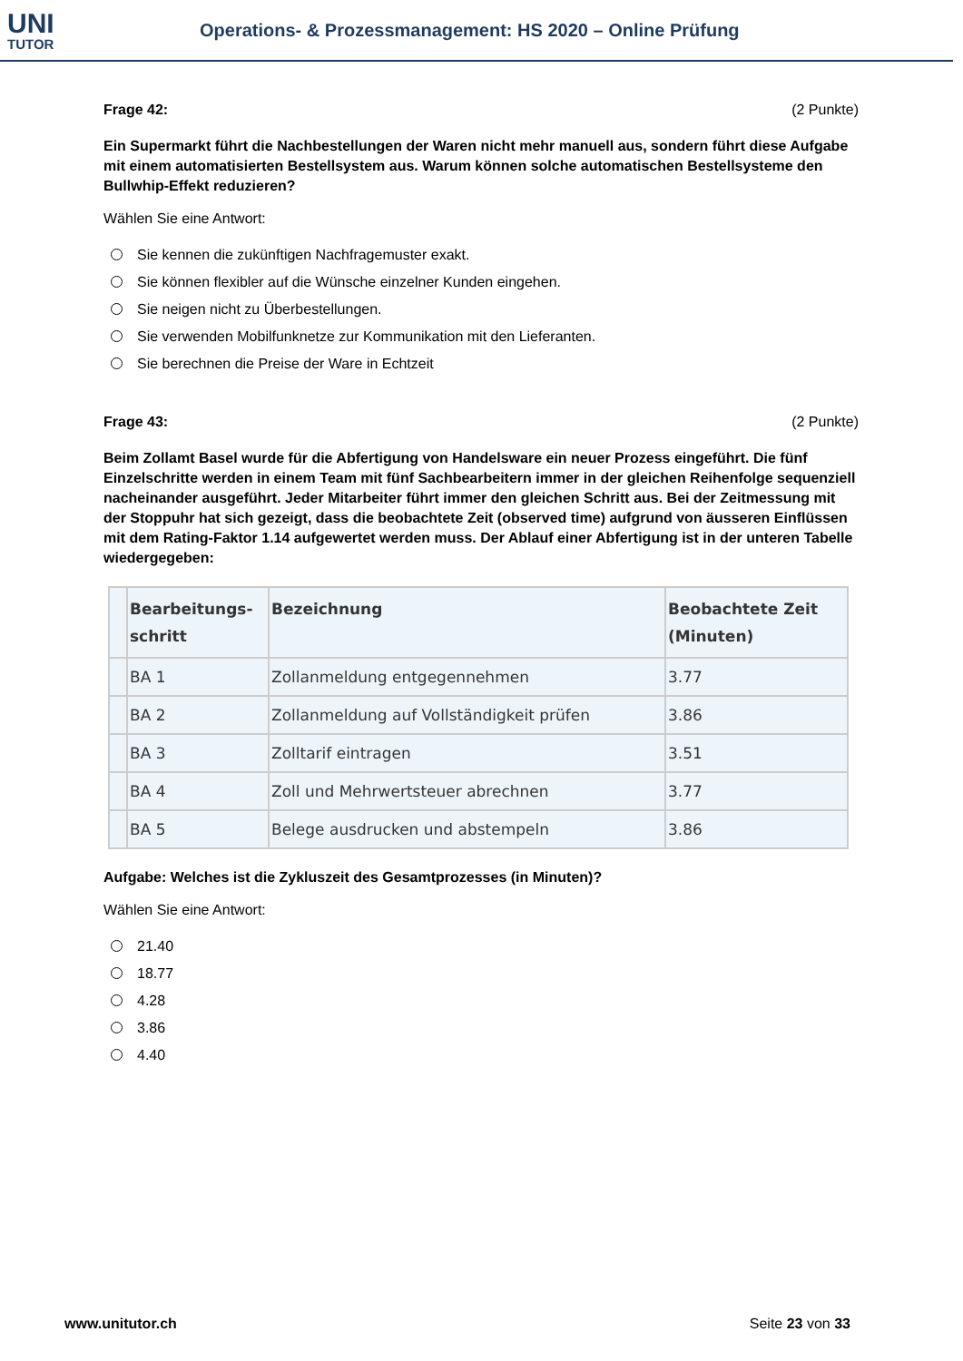UNI
TUTOR
Operations- & Prozessmanagement: HS 2020 – Online Prüfung
Frage 42: (2 Punkte)
Ein Supermarkt führt die Nachbestellungen der Waren nicht mehr manuell aus, sondern führt diese Aufgabe mit einem automatisierten Bestellsystem aus. Warum können solche automatischen Bestellsysteme den Bullwhip-Effekt reduzieren?
Wählen Sie eine Antwort:
Sie kennen die zukünftigen Nachfragemuster exakt.
Sie können flexibler auf die Wünsche einzelner Kunden eingehen.
Sie neigen nicht zu Überbestellungen.
Sie verwenden Mobilfunknetze zur Kommunikation mit den Lieferanten.
Sie berechnen die Preise der Ware in Echtzeit
Frage 43: (2 Punkte)
Beim Zollamt Basel wurde für die Abfertigung von Handelsware ein neuer Prozess eingeführt. Die fünf Einzelschritte werden in einem Team mit fünf Sachbearbeitern immer in der gleichen Reihenfolge sequenziell nacheinander ausgeführt. Jeder Mitarbeiter führt immer den gleichen Schritt aus. Bei der Zeitmessung mit der Stoppuhr hat sich gezeigt, dass die beobachtete Zeit (observed time) aufgrund von äusseren Einflüssen mit dem Rating-Faktor 1.14 aufgewertet werden muss. Der Ablauf einer Abfertigung ist in der unteren Tabelle wiedergegeben:
| | Bearbeitungs- schritt | Bezeichnung | Beobachtete Zeit (Minuten) |
| --- | --- | --- | --- |
| | BA 1 | Zollanmeldung entgegennehmen | 3.77 |
| | BA 2 | Zollanmeldung auf Vollständigkeit prüfen | 3.86 |
| | BA 3 | Zolltarif eintragen | 3.51 |
| | BA 4 | Zoll und Mehrwertsteuer abrechnen | 3.77 |
| | BA 5 | Belege ausdrucken und abstempeln | 3.86 |
Aufgabe: Welches ist die Zykluszeit des Gesamtprozesses (in Minuten)?
Wählen Sie eine Antwort:
21.40
18.77
4.28
3.86
4.40
www.unitutor.ch Seite 23 von 33